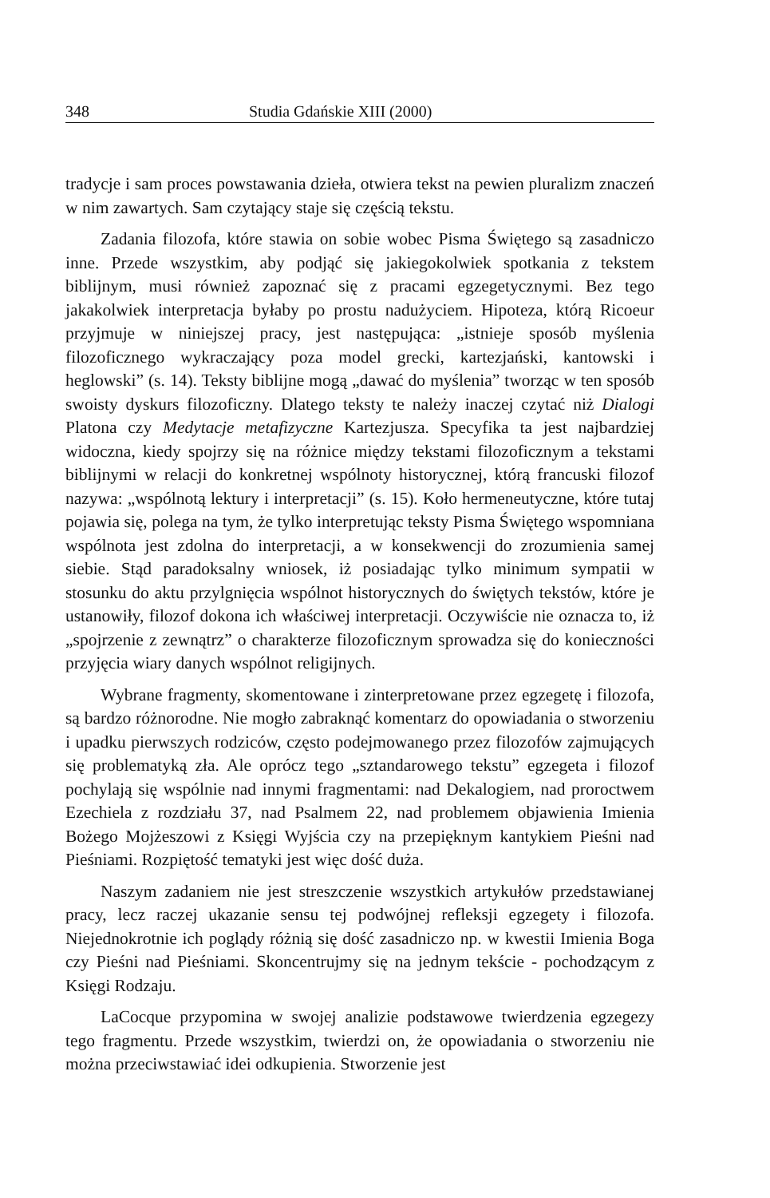348 Studia Gdańskie XIII (2000)
tradycje i sam proces powstawania dzieła, otwiera tekst na pewien pluralizm znaczeń w nim zawartych. Sam czytający staje się częścią tekstu.
Zadania filozofa, które stawia on sobie wobec Pisma Świętego są zasadniczo inne. Przede wszystkim, aby podjąć się jakiegokolwiek spotkania z tekstem biblijnym, musi również zapoznać się z pracami egzegetycznymi. Bez tego jakakolwiek interpretacja byłaby po prostu nadużyciem. Hipoteza, którą Ricoeur przyjmuje w niniejszej pracy, jest następująca: „istnieje sposób myślenia filozoficznego wykraczający poza model grecki, kartezjański, kantowski i heglowski” (s. 14). Teksty biblijne mogą „dawać do myślenia” tworząc w ten sposób swoisty dyskurs filozoficzny. Dlatego teksty te należy inaczej czytać niż Dialogi Platona czy Medytacje metafizyczne Kartezjusza. Specyfika ta jest najbardziej widoczna, kiedy spojrzy się na różnice między tekstami filozoficznym a tekstami biblijnymi w relacji do konkretnej wspólnoty historycznej, którą francuski filozof nazywa: „wspólnotą lektury i interpretacji” (s. 15). Koło hermeneutyczne, które tutaj pojawia się, polega na tym, że tylko interpretując teksty Pisma Świętego wspomniana wspólnota jest zdolna do interpretacji, a w konsekwencji do zrozumienia samej siebie. Stąd paradoksalny wniosek, iż posiadając tylko minimum sympatii w stosunku do aktu przylgnięcia wspólnot historycznych do świętych tekstów, które je ustanowiły, filozof dokona ich właściwej interpretacji. Oczywiście nie oznacza to, iż „spojrzenie z zewnątrz” o charakterze filozoficznym sprowadza się do konieczności przyjęcia wiary danych wspólnot religijnych.
Wybrane fragmenty, skomentowane i zinterpretowane przez egzegetę i filozofa, są bardzo różnorodne. Nie mogło zabraknąć komentarz do opowiadania o stworzeniu i upadku pierwszych rodziców, często podejmowanego przez filozofów zajmujących się problematyką zła. Ale oprócz tego „sztandarowego tekstu” egzegeta i filozof pochylają się wspólnie nad innymi fragmentami: nad Dekalogiem, nad proroctwem Ezechiela z rozdziału 37, nad Psalmem 22, nad problemem objawienia Imienia Bożego Mojżeszowi z Księgi Wyjścia czy na przepięknym kantykiem Pieśni nad Pieśniami. Rozpiętość tematyki jest więc dość duża.
Naszym zadaniem nie jest streszczenie wszystkich artykułów przedstawianej pracy, lecz raczej ukazanie sensu tej podwójnej refleksji egzegety i filozofa. Niejednokrotnie ich poglądy różnią się dość zasadniczo np. w kwestii Imienia Boga czy Pieśni nad Pieśniami. Skoncentrujmy się na jednym tekście - pochodzącym z Księgi Rodzaju.
LaCocque przypomina w swojej analizie podstawowe twierdzenia egzegezy tego fragmentu. Przede wszystkim, twierdzi on, że opowiadania o stworzeniu nie można przeciwstawiać idei odkupienia. Stworzenie jest